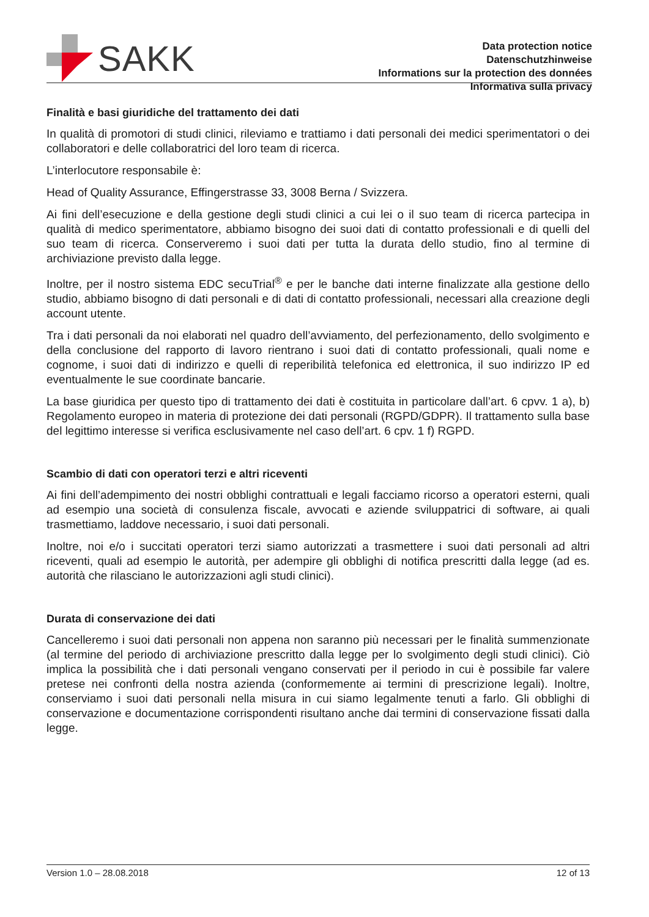SAKK
Data protection notice
Datenschutzhinweise
Informations sur la protection des données
Informativa sulla privacy
Finalità e basi giuridiche del trattamento dei dati
In qualità di promotori di studi clinici, rileviamo e trattiamo i dati personali dei medici sperimentatori o dei collaboratori e delle collaboratrici del loro team di ricerca.
L’interlocutore responsabile è:
Head of Quality Assurance, Effingerstrasse 33, 3008 Berna / Svizzera.
Ai fini dell’esecuzione e della gestione degli studi clinici a cui lei o il suo team di ricerca partecipa in qualità di medico sperimentatore, abbiamo bisogno dei suoi dati di contatto professionali e di quelli del suo team di ricerca. Conserveremo i suoi dati per tutta la durata dello studio, fino al termine di archiviazione previsto dalla legge.
Inoltre, per il nostro sistema EDC secuTrial<sup>®</sup> e per le banche dati interne finalizzate alla gestione dello studio, abbiamo bisogno di dati personali e di dati di contatto professionali, necessari alla creazione degli account utente.
Tra i dati personali da noi elaborati nel quadro dell’avviamento, del perfezionamento, dello svolgimento e della conclusione del rapporto di lavoro rientrano i suoi dati di contatto professionali, quali nome e cognome, i suoi dati di indirizzo e quelli di reperibilità telefonica ed elettronica, il suo indirizzo IP ed eventualmente le sue coordinate bancarie.
La base giuridica per questo tipo di trattamento dei dati è costituita in particolare dall’art. 6 cpvv. 1 a), b) Regolamento europeo in materia di protezione dei dati personali (RGPD/GDPR). Il trattamento sulla base del legittimo interesse si verifica esclusivamente nel caso dell’art. 6 cpv. 1 f) RGPD.
Scambio di dati con operatori terzi e altri riceventi
Ai fini dell’adempimento dei nostri obblighi contrattuali e legali facciamo ricorso a operatori esterni, quali ad esempio una società di consulenza fiscale, avvocati e aziende sviluppatrici di software, ai quali trasmettiamo, laddove necessario, i suoi dati personali.
Inoltre, noi e/o i succitati operatori terzi siamo autorizzati a trasmettere i suoi dati personali ad altri riceventi, quali ad esempio le autorità, per adempire gli obblighi di notifica prescritti dalla legge (ad es. autorità che rilasciano le autorizzazioni agli studi clinici).
Durata di conservazione dei dati
Cancelleremo i suoi dati personali non appena non saranno più necessari per le finalità summenzionate (al termine del periodo di archiviazione prescritto dalla legge per lo svolgimento degli studi clinici). Ciò implica la possibilità che i dati personali vengano conservati per il periodo in cui è possibile far valere pretese nei confronti della nostra azienda (conformemente ai termini di prescrizione legali). Inoltre, conserviamo i suoi dati personali nella misura in cui siamo legalmente tenuti a farlo. Gli obblighi di conservazione e documentazione corrispondenti risultano anche dai termini di conservazione fissati dalla legge.
Version 1.0 – 28.08.2018 12 of 13